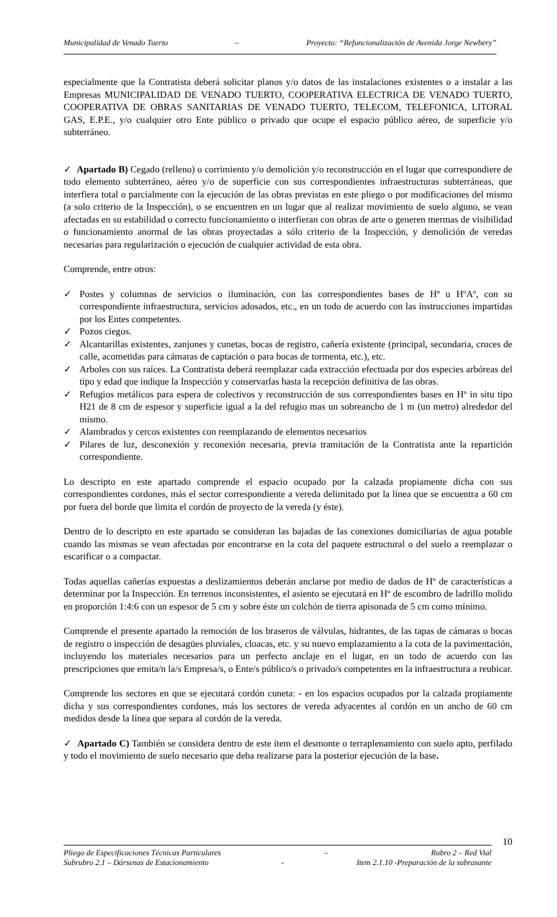Municipalidad de Venado Tuerto – Proyecto: “Refuncionalización de Avenida Jorge Newbery”
especialmente que la Contratista deberá solicitar planos y/o datos de las instalaciones existentes o a instalar a las Empresas MUNICIPALIDAD DE VENADO TUERTO, COOPERATIVA ELECTRICA DE VENADO TUERTO, COOPERATIVA DE OBRAS SANITARIAS DE VENADO TUERTO, TELECOM, TELEFONICA, LITORAL GAS, E.P.E., y/o cualquier otro Ente público o privado que ocupe el espacio público aéreo, de superficie y/o subterráneo.
✓ Apartado B) Cegado (relleno) o corrimiento y/o demolición y/o reconstrucción en el lugar que correspondiere de todo elemento subterráneo, aéreo y/o de superficie con sus correspondientes infraestructuras subterráneas, que interfiera total o parcialmente con la ejecución de las obras previstas en este pliego o por modificaciones del mismo (a solo criterio de la Inspección), o se encuentren en un lugar que al realizar movimiento de suelo alguno, se vean afectadas en su estabilidad o correcto funcionamiento o interfieran con obras de arte o generen mermas de visibilidad o funcionamiento anormal de las obras proyectadas a sólo criterio de la Inspección, y demolición de veredas necesarias para regularización o ejecución de cualquier actividad de esta obra.
Comprende, entre otros:
✓ Postes y columnas de servicios o iluminación, con las correspondientes bases de Hº u HºAº, con su correspondiente infraestructura, servicios adosados, etc., en un todo de acuerdo con las instrucciones impartidas por los Entes competentes.
✓ Pozos ciegos.
✓ Alcantarillas existentes, zanjones y cunetas, bocas de registro, cañería existente (principal, secundaria, cruces de calle, acometidas para cámaras de captación o para bocas de tormenta, etc.), etc.
✓ Arboles con sus raíces. La Contratista deberá reemplazar cada extracción efectuada por dos especies arbóreas del tipo y edad que indique la Inspección y conservarlas hasta la recepción definitiva de las obras.
✓ Refugios metálicos para espera de colectivos y reconstrucción de sus correspondientes bases en Hº in situ tipo H21 de 8 cm de espesor y superficie igual a la del refugio mas un sobreancho de 1 m (un metro) alrededor del mismo.
✓ Alambrados y cercos existentes con reemplazando de elementos necesarios
✓ Pilares de luz, desconexión y reconexión necesaria, previa tramitación de la Contratista ante la repartición correspondiente.
Lo descripto en este apartado comprende el espacio ocupado por la calzada propiamente dicha con sus correspondientes cordones, más el sector correspondiente a vereda delimitado por la línea que se encuentra a 60 cm por fuera del borde que limita el cordón de proyecto de la vereda (y éste).
Dentro de lo descripto en este apartado se consideran las bajadas de las conexiones domiciliarias de agua potable cuando las mismas se vean afectadas por encontrarse en la cota del paquete estructural o del suelo a reemplazar o escarificar o a compactar.
Todas aquellas cañerías expuestas a deslizamientos deberán anclarse por medio de dados de Hº de características a determinar por la Inspección. En terrenos inconsistentes, el asiento se ejecutará en Hº de escombro de ladrillo molido en proporción 1:4:6 con un espesor de 5 cm y sobre éste un colchón de tierra apisonada de 5 cm como mínimo.
Comprende el presente apartado la remoción de los braseros de válvulas, hidrantes, de las tapas de cámaras o bocas de registro o inspección de desagües pluviales, cloacas, etc. y su nuevo emplazamiento a la cota de la pavimentación, incluyendo los materiales necesarios para un perfecto anclaje en el lugar, en un todo de acuerdo con las prescripciones que emita/n la/s Empresa/s, o Ente/s público/s o privado/s competentes en la infraestructura a reubicar.
Comprende los sectores en que se ejecutará cordón cuneta: - en los espacios ocupados por la calzada propiamente dicha y sus correspondientes cordones, más los sectores de vereda adyacentes al cordón en un ancho de 60 cm medidos desde la línea que separa al cordón de la vereda.
✓ Apartado C) También se considera dentro de este ítem el desmonte o terraplenamiento con suelo apto, perfilado y todo el movimiento de suelo necesario que deba realizarse para la posterior ejecución de la base.
10
Pliego de Especificaciones Técnicas Particulares – Rubro 2 – Red Vial
Subrubro 2.1 – Dársenas de Estacionamiento - Item 2.1.10 -Preparación de la subrasante